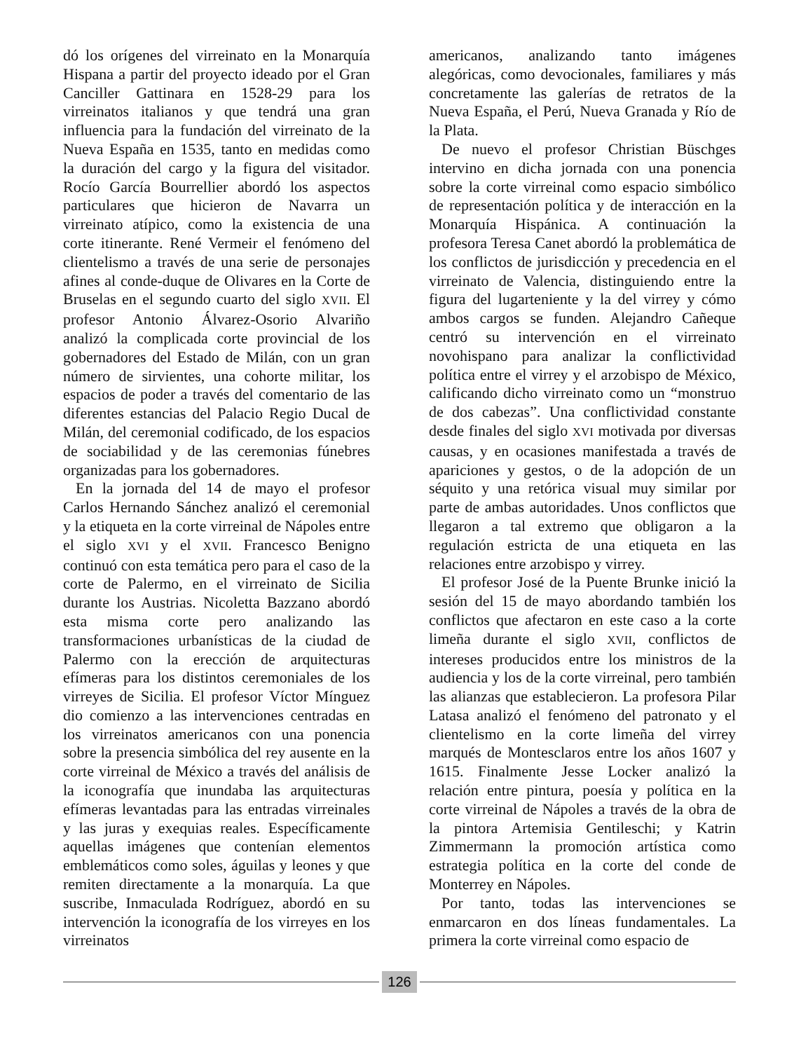dó los orígenes del virreinato en la Monarquía Hispana a partir del proyecto ideado por el Gran Canciller Gattinara en 1528-29 para los virreinatos italianos y que tendrá una gran influencia para la fundación del virreinato de la Nueva España en 1535, tanto en medidas como la duración del cargo y la figura del visitador. Rocío García Bourrellier abordó los aspectos particulares que hicieron de Navarra un virreinato atípico, como la existencia de una corte itinerante. René Vermeir el fenómeno del clientelismo a través de una serie de personajes afines al conde-duque de Olivares en la Corte de Bruselas en el segundo cuarto del siglo XVII. El profesor Antonio Álvarez-Osorio Alvariño analizó la complicada corte provincial de los gobernadores del Estado de Milán, con un gran número de sirvientes, una cohorte militar, los espacios de poder a través del comentario de las diferentes estancias del Palacio Regio Ducal de Milán, del ceremonial codificado, de los espacios de sociabilidad y de las ceremonias fúnebres organizadas para los gobernadores.
En la jornada del 14 de mayo el profesor Carlos Hernando Sánchez analizó el ceremonial y la etiqueta en la corte virreinal de Nápoles entre el siglo XVI y el XVII. Francesco Benigno continuó con esta temática pero para el caso de la corte de Palermo, en el virreinato de Sicilia durante los Austrias. Nicoletta Bazzano abordó esta misma corte pero analizando las transformaciones urbanísticas de la ciudad de Palermo con la erección de arquitecturas efímeras para los distintos ceremoniales de los virreyes de Sicilia. El profesor Víctor Mínguez dio comienzo a las intervenciones centradas en los virreinatos americanos con una ponencia sobre la presencia simbólica del rey ausente en la corte virreinal de México a través del análisis de la iconografía que inundaba las arquitecturas efímeras levantadas para las entradas virreinales y las juras y exequias reales. Específicamente aquellas imágenes que contenían elementos emblemáticos como soles, águilas y leones y que remiten directamente a la monarquía. La que suscribe, Inmaculada Rodríguez, abordó en su intervención la iconografía de los virreyes en los virreinatos
americanos, analizando tanto imágenes alegóricas, como devocionales, familiares y más concretamente las galerías de retratos de la Nueva España, el Perú, Nueva Granada y Río de la Plata.
De nuevo el profesor Christian Büschges intervino en dicha jornada con una ponencia sobre la corte virreinal como espacio simbólico de representación política y de interacción en la Monarquía Hispánica. A continuación la profesora Teresa Canet abordó la problemática de los conflictos de jurisdicción y precedencia en el virreinato de Valencia, distinguiendo entre la figura del lugarteniente y la del virrey y cómo ambos cargos se funden. Alejandro Cañeque centró su intervención en el virreinato novohispano para analizar la conflictividad política entre el virrey y el arzobispo de México, calificando dicho virreinato como un “monstruo de dos cabezas”. Una conflictividad constante desde finales del siglo XVI motivada por diversas causas, y en ocasiones manifestada a través de apariciones y gestos, o de la adopción de un séquito y una retórica visual muy similar por parte de ambas autoridades. Unos conflictos que llegaron a tal extremo que obligaron a la regulación estricta de una etiqueta en las relaciones entre arzobispo y virrey.
El profesor José de la Puente Brunke inició la sesión del 15 de mayo abordando también los conflictos que afectaron en este caso a la corte limeña durante el siglo XVII, conflictos de intereses producidos entre los ministros de la audiencia y los de la corte virreinal, pero también las alianzas que establecieron. La profesora Pilar Latasa analizó el fenómeno del patronato y el clientelismo en la corte limeña del virrey marqués de Montesclaros entre los años 1607 y 1615. Finalmente Jesse Locker analizó la relación entre pintura, poesía y política en la corte virreinal de Nápoles a través de la obra de la pintora Artemisia Gentileschi; y Katrin Zimmermann la promoción artística como estrategia política en la corte del conde de Monterrey en Nápoles.
Por tanto, todas las intervenciones se enmarcaron en dos líneas fundamentales. La primera la corte virreinal como espacio de
126